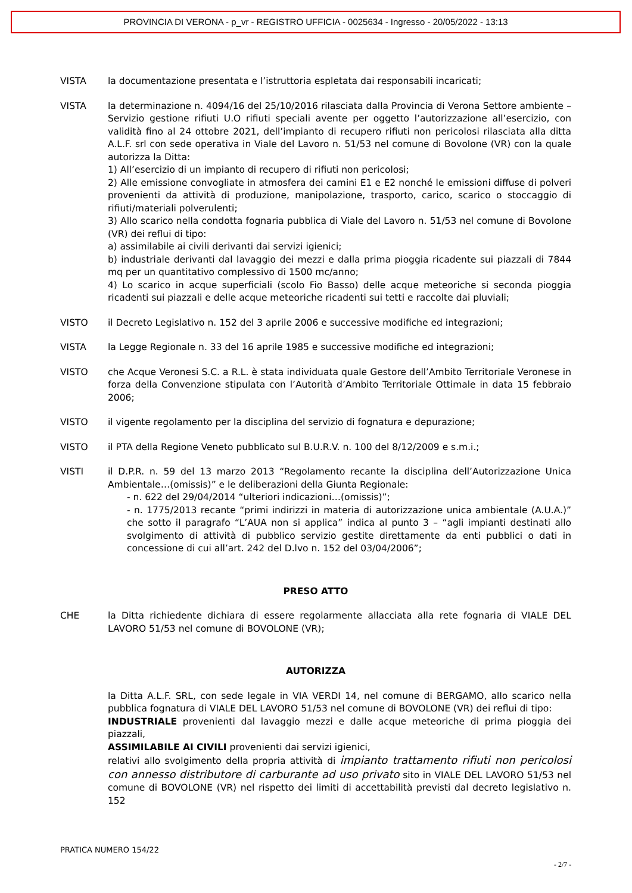PROVINCIA DI VERONA - p_vr - REGISTRO UFFICIA - 0025634 - Ingresso - 20/05/2022 - 13:13
VISTA la documentazione presentata e l’istruttoria espletata dai responsabili incaricati;
VISTA la determinazione n. 4094/16 del 25/10/2016 rilasciata dalla Provincia di Verona Settore ambiente – Servizio gestione rifiuti U.O rifiuti speciali avente per oggetto l’autorizzazione all’esercizio, con validità fino al 24 ottobre 2021, dell’impianto di recupero rifiuti non pericolosi rilasciata alla ditta A.L.F. srl con sede operativa in Viale del Lavoro n. 51/53 nel comune di Bovolone (VR) con la quale autorizza la Ditta:
1) All’esercizio di un impianto di recupero di rifiuti non pericolosi;
2) Alle emissione convogliate in atmosfera dei camini E1 e E2 nonché le emissioni diffuse di polveri provenienti da attività di produzione, manipolazione, trasporto, carico, scarico o stoccaggio di rifiuti/materiali polverulenti;
3) Allo scarico nella condotta fognaria pubblica di Viale del Lavoro n. 51/53 nel comune di Bovolone (VR) dei reflui di tipo:
a) assimilabile ai civili derivanti dai servizi igienici;
b) industriale derivanti dal lavaggio dei mezzi e dalla prima pioggia ricadente sui piazzali di 7844 mq per un quantitativo complessivo di 1500 mc/anno;
4) Lo scarico in acque superficiali (scolo Fio Basso) delle acque meteoriche si seconda pioggia ricadenti sui piazzali e delle acque meteoriche ricadenti sui tetti e raccolte dai pluviali;
VISTO il Decreto Legislativo n. 152 del 3 aprile 2006 e successive modifiche ed integrazioni;
VISTA la Legge Regionale n. 33 del 16 aprile 1985 e successive modifiche ed integrazioni;
VISTO che Acque Veronesi S.C. a R.L. è stata individuata quale Gestore dell’Ambito Territoriale Veronese in forza della Convenzione stipulata con l’Autorità d’Ambito Territoriale Ottimale in data 15 febbraio 2006;
VISTO il vigente regolamento per la disciplina del servizio di fognatura e depurazione;
VISTO il PTA della Regione Veneto pubblicato sul B.U.R.V. n. 100 del 8/12/2009 e s.m.i.;
VISTI il D.P.R. n. 59 del 13 marzo 2013 “Regolamento recante la disciplina dell’Autorizzazione Unica Ambientale…(omissis)” e le deliberazioni della Giunta Regionale:
- n. 622 del 29/04/2014 “ulteriori indicazioni…(omissis)”;
- n. 1775/2013 recante “primi indirizzi in materia di autorizzazione unica ambientale (A.U.A.)” che sotto il paragrafo “L’AUA non si applica” indica al punto 3 – “agli impianti destinati allo svolgimento di attività di pubblico servizio gestite direttamente da enti pubblici o dati in concessione di cui all’art. 242 del D.lvo n. 152 del 03/04/2006”;
PRESO ATTO
CHE la Ditta richiedente dichiara di essere regolarmente allacciata alla rete fognaria di VIALE DEL LAVORO 51/53 nel comune di BOVOLONE (VR);
AUTORIZZA
la Ditta A.L.F. SRL, con sede legale in VIA VERDI 14, nel comune di BERGAMO, allo scarico nella pubblica fognatura di VIALE DEL LAVORO 51/53 nel comune di BOVOLONE (VR) dei reflui di tipo:
INDUSTRIALE provenienti dal lavaggio mezzi e dalle acque meteoriche di prima pioggia dei piazzali,
ASSIMILABILE AI CIVILI provenienti dai servizi igienici,
relativi allo svolgimento della propria attività di impianto trattamento rifiuti non pericolosi con annesso distributore di carburante ad uso privato sito in VIALE DEL LAVORO 51/53 nel comune di BOVOLONE (VR) nel rispetto dei limiti di accettabilità previsti dal decreto legislativo n. 152
PRATICA NUMERO 154/22
- 2/7 -